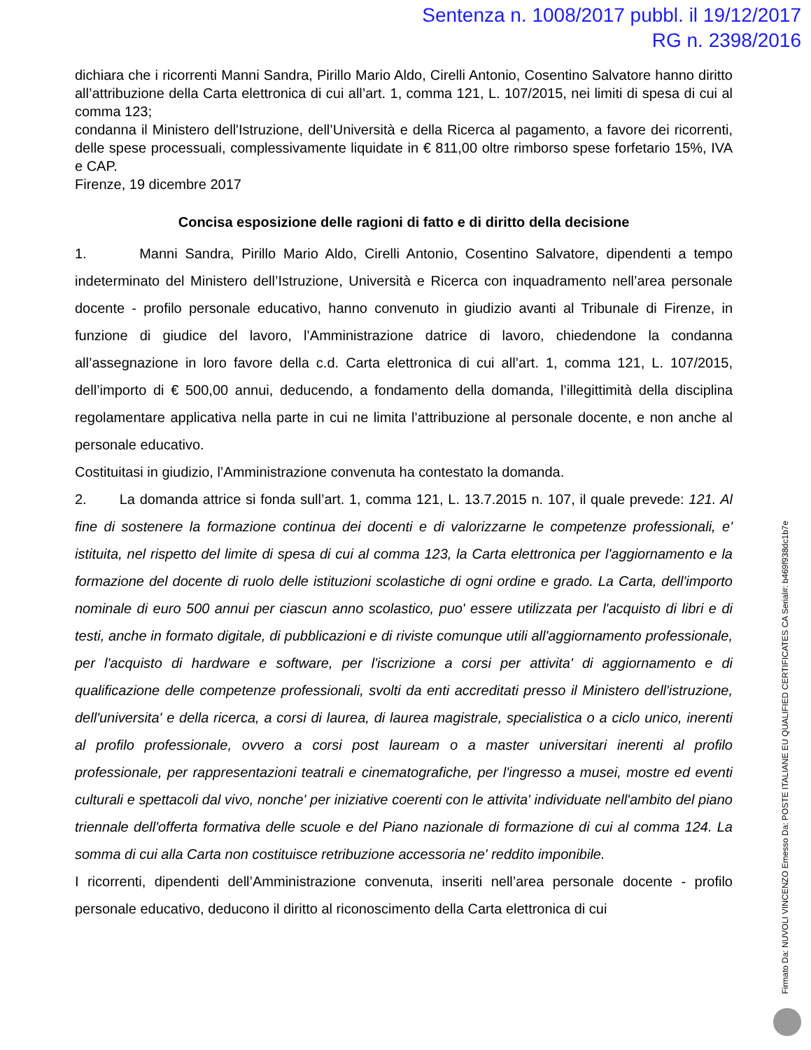Sentenza n. 1008/2017 pubbl. il 19/12/2017
RG n. 2398/2016
dichiara che i ricorrenti Manni Sandra, Pirillo Mario Aldo, Cirelli Antonio, Cosentino Salvatore hanno diritto all’attribuzione della Carta elettronica di cui all’art. 1, comma 121, L. 107/2015, nei limiti di spesa di cui al comma 123;
condanna il Ministero dell'Istruzione, dell’Università e della Ricerca al pagamento, a favore dei ricorrenti, delle spese processuali, complessivamente liquidate in € 811,00 oltre rimborso spese forfetario 15%, IVA e CAP.
Firenze, 19 dicembre 2017
Concisa esposizione delle ragioni di fatto e di diritto della decisione
1. Manni Sandra, Pirillo Mario Aldo, Cirelli Antonio, Cosentino Salvatore, dipendenti a tempo indeterminato del Ministero dell’Istruzione, Università e Ricerca con inquadramento nell’area personale docente - profilo personale educativo, hanno convenuto in giudizio avanti al Tribunale di Firenze, in funzione di giudice del lavoro, l’Amministrazione datrice di lavoro, chiedendone la condanna all’assegnazione in loro favore della c.d. Carta elettronica di cui all’art. 1, comma 121, L. 107/2015, dell’importo di € 500,00 annui, deducendo, a fondamento della domanda, l’illegittimità della disciplina regolamentare applicativa nella parte in cui ne limita l’attribuzione al personale docente, e non anche al personale educativo.
Costituitasi in giudizio, l’Amministrazione convenuta ha contestato la domanda.
2. La domanda attrice si fonda sull’art. 1, comma 121, L. 13.7.2015 n. 107, il quale prevede: 121. Al fine di sostenere la formazione continua dei docenti e di valorizzarne le competenze professionali, e' istituita, nel rispetto del limite di spesa di cui al comma 123, la Carta elettronica per l'aggiornamento e la formazione del docente di ruolo delle istituzioni scolastiche di ogni ordine e grado. La Carta, dell'importo nominale di euro 500 annui per ciascun anno scolastico, puo' essere utilizzata per l'acquisto di libri e di testi, anche in formato digitale, di pubblicazioni e di riviste comunque utili all'aggiornamento professionale, per l'acquisto di hardware e software, per l'iscrizione a corsi per attivita' di aggiornamento e di qualificazione delle competenze professionali, svolti da enti accreditati presso il Ministero dell'istruzione, dell'universita' e della ricerca, a corsi di laurea, di laurea magistrale, specialistica o a ciclo unico, inerenti al profilo professionale, ovvero a corsi post lauream o a master universitari inerenti al profilo professionale, per rappresentazioni teatrali e cinematografiche, per l'ingresso a musei, mostre ed eventi culturali e spettacoli dal vivo, nonche' per iniziative coerenti con le attivita' individuate nell'ambito del piano triennale dell'offerta formativa delle scuole e del Piano nazionale di formazione di cui al comma 124. La somma di cui alla Carta non costituisce retribuzione accessoria ne' reddito imponibile.
I ricorrenti, dipendenti dell’Amministrazione convenuta, inseriti nell’area personale docente - profilo personale educativo, deducono il diritto al riconoscimento della Carta elettronica di cui
Firmato Da: NUVOLI VINCENZO Emesso Da: POSTE ITALIANE EU QUALIFIED CERTIFICATES CA Serial#: b469f938dc1b7e